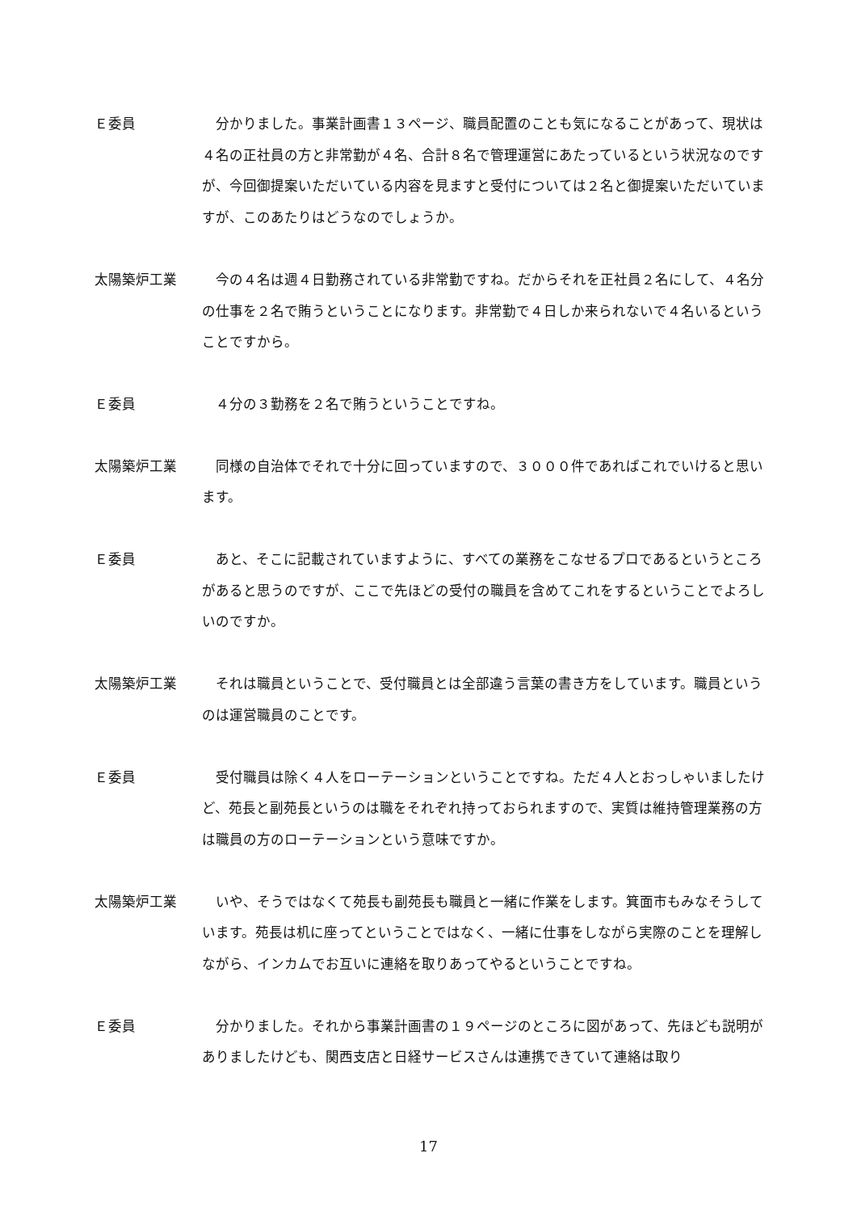Ｅ委員 分かりました。事業計画書１３ページ、職員配置のことも気になることがあって、現状は４名の正社員の方と非常勤が４名、合計８名で管理運営にあたっているという状況なのですが、今回御提案いただいている内容を見ますと受付については２名と御提案いただいていますが、このあたりはどうなのでしょうか。
太陽築炉工業 今の４名は週４日勤務されている非常勤ですね。だからそれを正社員２名にして、４名分の仕事を２名で賄うということになります。非常勤で４日しか来られないで４名いるということですから。
Ｅ委員 ４分の３勤務を２名で賄うということですね。
太陽築炉工業 同様の自治体でそれで十分に回っていますので、３０００件であればこれでいけると思います。
Ｅ委員 あと、そこに記載されていますように、すべての業務をこなせるプロであるというところがあると思うのですが、ここで先ほどの受付の職員を含めてこれをするということでよろしいのですか。
太陽築炉工業 それは職員ということで、受付職員とは全部違う言葉の書き方をしています。職員というのは運営職員のことです。
Ｅ委員 受付職員は除く４人をローテーションということですね。ただ４人とおっしゃいましたけど、苑長と副苑長というのは職をそれぞれ持っておられますので、実質は維持管理業務の方は職員の方のローテーションという意味ですか。
太陽築炉工業 いや、そうではなくて苑長も副苑長も職員と一緒に作業をします。箕面市もみなそうしています。苑長は机に座ってということではなく、一緒に仕事をしながら実際のことを理解しながら、インカムでお互いに連絡を取りあってやるということですね。
Ｅ委員 分かりました。それから事業計画書の１９ページのところに図があって、先ほども説明がありましたけども、関西支店と日経サービスさんは連携できていて連絡は取り
17